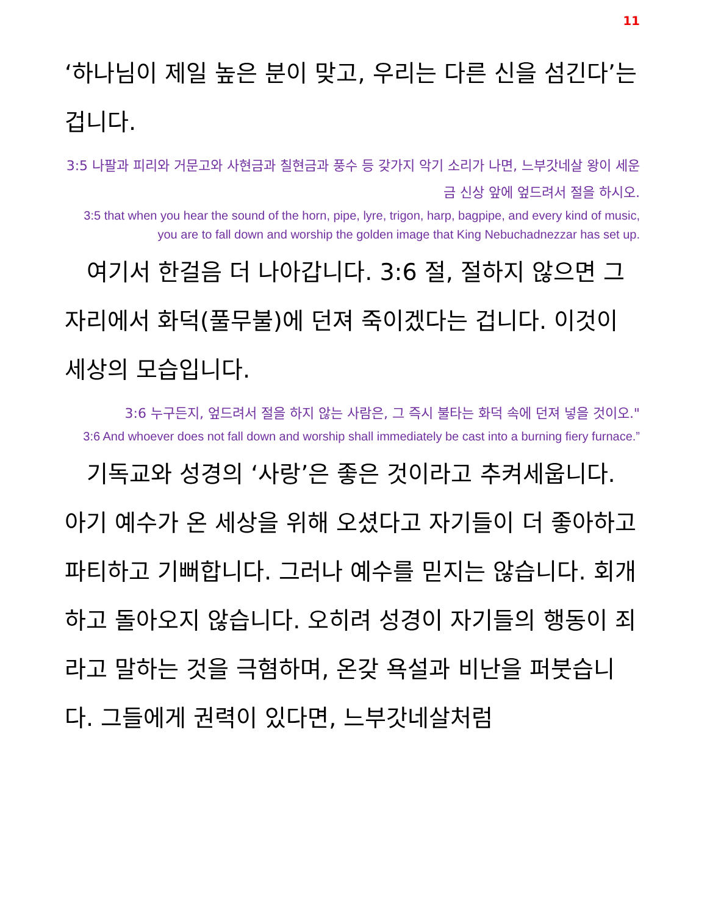11
‘하나님이 제일 높은 분이 맞고, 우리는 다른 신을 섬긴다’는 겁니다.
3:5 나팔과 피리와 거문고와 사현금과 칠현금과 풍수 등 갖가지 악기 소리가 나면, 느부갓네살 왕이 세운 금 신상 앞에 엎드려서 절을 하시오.
3:5 that when you hear the sound of the horn, pipe, lyre, trigon, harp, bagpipe, and every kind of music, you are to fall down and worship the golden image that King Nebuchadnezzar has set up.
여기서 한걸음 더 나아갑니다. 3:6 절, 절하지 않으면 그자리에서 화덕(풀무불)에 던져 죽이겠다는 겁니다. 이것이 세상의 모습입니다.
3:6 누구든지, 엎드려서 절을 하지 않는 사람은, 그 즉시 불타는 화덕 속에 던져 넣을 것이오."
3:6 And whoever does not fall down and worship shall immediately be cast into a burning fiery furnace.”
기독교와 성경의 ‘사랑’은 좋은 것이라고 추켜세웁니다. 아기 예수가 온 세상을 위해 오셨다고 자기들이 더 좋아하고 파티하고 기뻐합니다. 그러나 예수를 믿지는 않습니다. 회개하고 돌아오지 않습니다. 오히려 성경이 자기들의 행동이 죄라고 말하는 것을 극혐하며, 온갖 욕설과 비난을 퍼붓습니다. 그들에게 권력이 있다면, 느부갓네살처럼